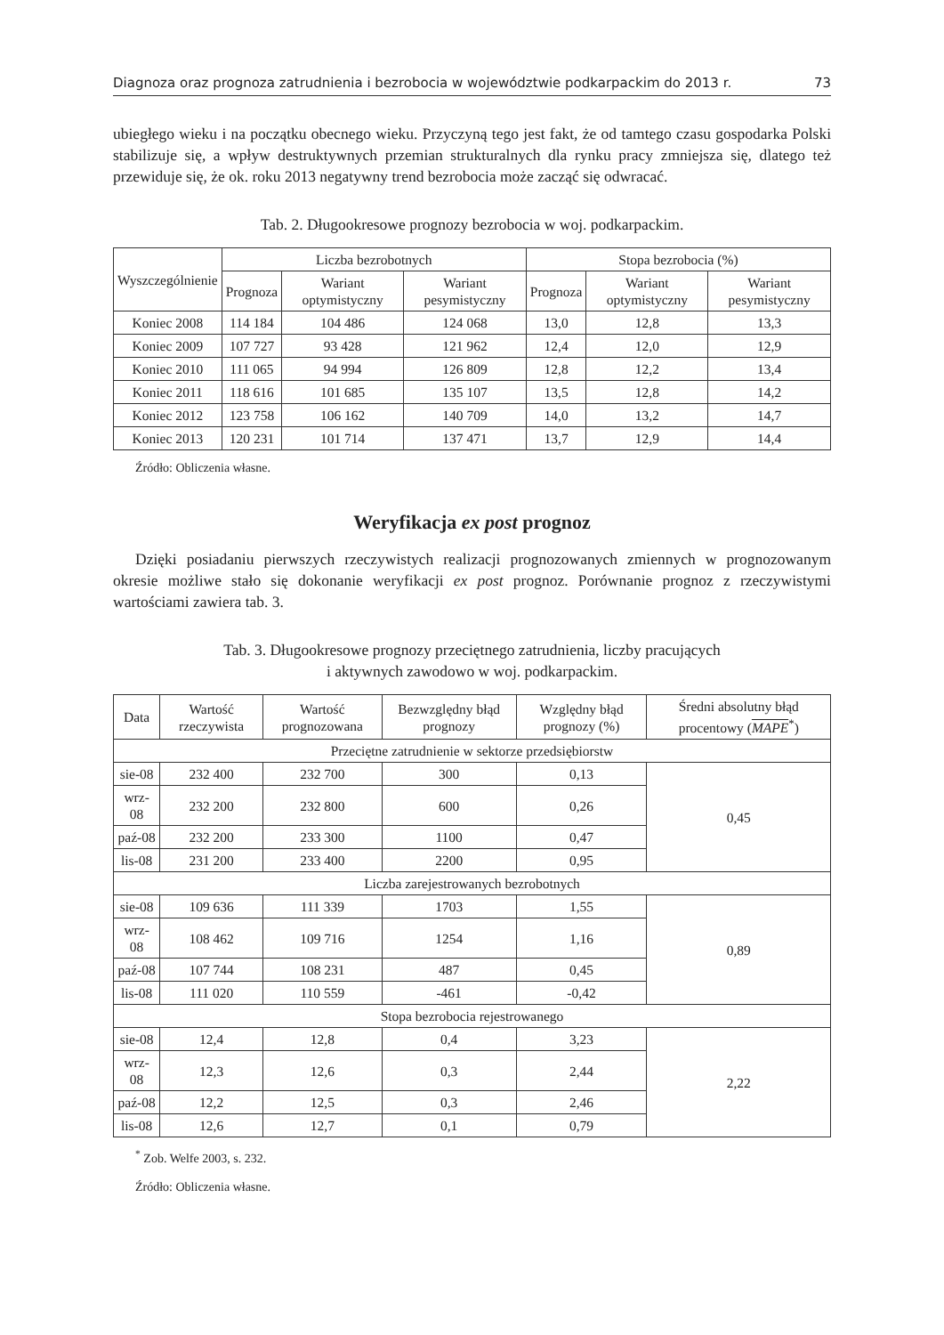Diagnoza oraz prognoza zatrudnienia i bezrobocia w województwie podkarpackim do 2013 r. 73
ubiegłego wieku i na początku obecnego wieku. Przyczyną tego jest fakt, że od tamtego czasu gospodarka Polski stabilizuje się, a wpływ destruktywnych przemian strukturalnych dla rynku pracy zmniejsza się, dlatego też przewiduje się, że ok. roku 2013 negatywny trend bezrobocia może zacząć się odwracać.
Tab. 2. Długookresowe prognozy bezrobocia w woj. podkarpackim.
| Wyszczególnienie | Liczba bezrobotnych | | | Stopa bezrobocia (%) | | |
| --- | --- | --- | --- | --- | --- | --- |
| | Prognoza | Wariant optymistyczny | Wariant pesymistyczny | Prognoza | Wariant optymistyczny | Wariant pesymistyczny |
| Koniec 2008 | 114 184 | 104 486 | 124 068 | 13,0 | 12,8 | 13,3 |
| Koniec 2009 | 107 727 | 93 428 | 121 962 | 12,4 | 12,0 | 12,9 |
| Koniec 2010 | 111 065 | 94 994 | 126 809 | 12,8 | 12,2 | 13,4 |
| Koniec 2011 | 118 616 | 101 685 | 135 107 | 13,5 | 12,8 | 14,2 |
| Koniec 2012 | 123 758 | 106 162 | 140 709 | 14,0 | 13,2 | 14,7 |
| Koniec 2013 | 120 231 | 101 714 | 137 471 | 13,7 | 12,9 | 14,4 |
Źródło: Obliczenia własne.
Weryfikacja ex post prognoz
Dzięki posiadaniu pierwszych rzeczywistych realizacji prognozowanych zmiennych w prognozowanym okresie możliwe stało się dokonanie weryfikacji ex post prognoz. Porównanie prognoz z rzeczywistymi wartościami zawiera tab. 3.
Tab. 3. Długookresowe prognozy przeciętnego zatrudnienia, liczby pracujących
i aktywnych zawodowo w woj. podkarpackim.
| Data | Wartość rzeczywista | Wartość prognozowana | Bezwzględny błąd prognozy | Względny błąd prognozy (%) | Średni absolutny błąd procentowy ( MAPE<sup>*</sup>) |
| --- | --- | --- | --- | --- | --- |
| Przeciętne zatrudnienie w sektorze przedsiębiorstw | | | | | |
| sie-08 | 232 400 | 232 700 | 300 | 0,13 | 0,45 |
| wrz-08 | 232 200 | 232 800 | 600 | 0,26 | |
| paź-08 | 232 200 | 233 300 | 1100 | 0,47 | |
| lis-08 | 231 200 | 233 400 | 2200 | 0,95 | |
| Liczba zarejestrowanych bezrobotnych | | | | | |
| sie-08 | 109 636 | 111 339 | 1703 | 1,55 | 0,89 |
| wrz-08 | 108 462 | 109 716 | 1254 | 1,16 | |
| paź-08 | 107 744 | 108 231 | 487 | 0,45 | |
| lis-08 | 111 020 | 110 559 | -461 | -0,42 | |
| Stopa bezrobocia rejestrowanego | | | | | |
| sie-08 | 12,4 | 12,8 | 0,4 | 3,23 | 2,22 |
| wrz-08 | 12,3 | 12,6 | 0,3 | 2,44 | |
| paź-08 | 12,2 | 12,5 | 0,3 | 2,46 | |
| lis-08 | 12,6 | 12,7 | 0,1 | 0,79 | |
<sup>*</sup> Zob. Welfe 2003, s. 232.
Źródło: Obliczenia własne.